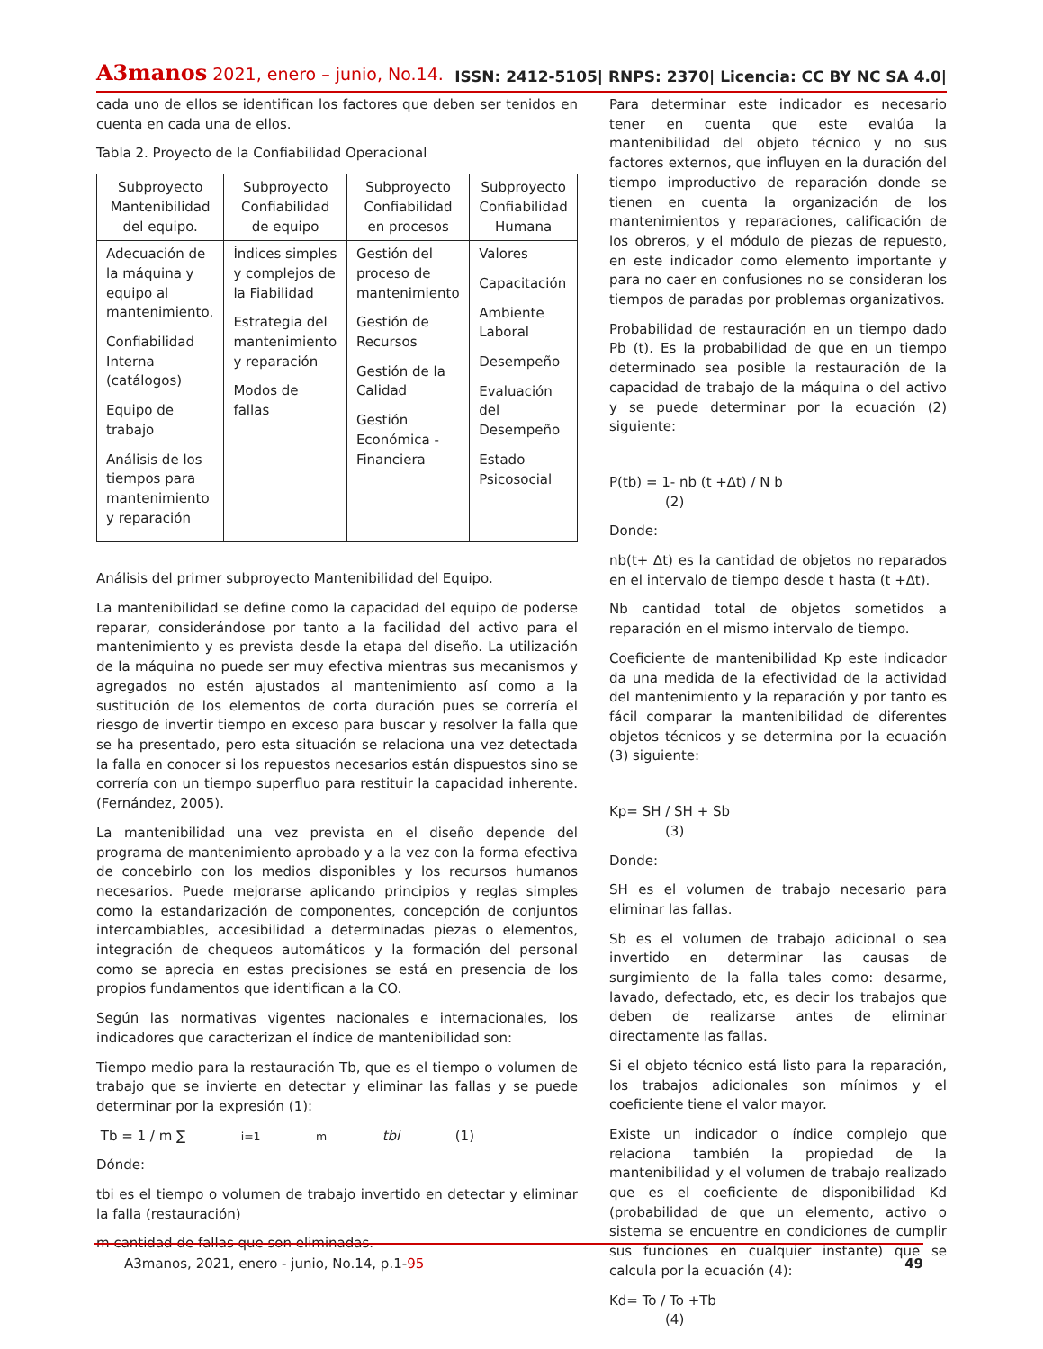A3manos 2021, enero – junio, No.14.
ISSN: 2412-5105| RNPS: 2370| Licencia: CC BY NC SA 4.0|
cada uno de ellos se identifican los factores que deben ser tenidos en cuenta en cada una de ellos.
Tabla 2. Proyecto de la Confiabilidad Operacional
| Subproyecto Mantenibilidad del equipo. | Subproyecto Confiabilidad de equipo | Subproyecto Confiabilidad en procesos | Subproyecto Confiabilidad Humana |
| --- | --- | --- | --- |
| Adecuación de la máquina y equipo al mantenimiento. Confiabilidad Interna (catálogos) Equipo de trabajo Análisis de los tiempos para mantenimiento y reparación | Índices simples y complejos de la Fiabilidad Estrategia del mantenimiento y reparación Modos de fallas | Gestión del proceso de mantenimiento Gestión de Recursos Gestión de la Calidad Gestión Económica - Financiera | Valores Capacitación Ambiente Laboral Desempeño Evaluación del Desempeño Estado Psicosocial |
Análisis del primer subproyecto Mantenibilidad del Equipo.
La mantenibilidad se define como la capacidad del equipo de poderse reparar, considerándose por tanto a la facilidad del activo para el mantenimiento y es prevista desde la etapa del diseño. La utilización de la máquina no puede ser muy efectiva mientras sus mecanismos y agregados no estén ajustados al mantenimiento así como a la sustitución de los elementos de corta duración pues se correría el riesgo de invertir tiempo en exceso para buscar y resolver la falla que se ha presentado, pero esta situación se relaciona una vez detectada la falla en conocer si los repuestos necesarios están dispuestos sino se correría con un tiempo superfluo para restituir la capacidad inherente.(Fernández, 2005).
La mantenibilidad una vez prevista en el diseño depende del programa de mantenimiento aprobado y a la vez con la forma efectiva de concebirlo con los medios disponibles y los recursos humanos necesarios. Puede mejorarse aplicando principios y reglas simples como la estandarización de componentes, concepción de conjuntos intercambiables, accesibilidad a determinadas piezas o elementos, integración de chequeos automáticos y la formación del personal como se aprecia en estas precisiones se está en presencia de los propios fundamentos que identifican a la CO.
Según las normativas vigentes nacionales e internacionales, los indicadores que caracterizan el índice de mantenibilidad son:
Tiempo medio para la restauración Tb, que es el tiempo o volumen de trabajo que se invierte en detectar y eliminar las fallas y se puede determinar por la expresión (1):
Tb = 1 / m ∑<sub>i=1</sub><sup>m</sup> tbi (1)
Dónde:
tbi es el tiempo o volumen de trabajo invertido en detectar y eliminar la falla (restauración)
m cantidad de fallas que son eliminadas.
Para determinar este indicador es necesario tener en cuenta que este evalúa la mantenibilidad del objeto técnico y no sus factores externos, que influyen en la duración del tiempo improductivo de reparación donde se tienen en cuenta la organización de los mantenimientos y reparaciones, calificación de los obreros, y el módulo de piezas de repuesto, en este indicador como elemento importante y para no caer en confusiones no se consideran los tiempos de paradas por problemas organizativos.
Probabilidad de restauración en un tiempo dado Pb (t). Es la probabilidad de que en un tiempo determinado sea posible la restauración de la capacidad de trabajo de la máquina o del activo y se puede determinar por la ecuación (2) siguiente:
P(tb) = 1- nb (t +∆t) / N b
(2)
Donde:
nb(t+ ∆t) es la cantidad de objetos no reparados en el intervalo de tiempo desde t hasta (t +∆t).
Nb cantidad total de objetos sometidos a reparación en el mismo intervalo de tiempo.
Coeficiente de mantenibilidad Kp este indicador da una medida de la efectividad de la actividad del mantenimiento y la reparación y por tanto es fácil comparar la mantenibilidad de diferentes objetos técnicos y se determina por la ecuación (3) siguiente:
Kp= SH / SH + Sb
(3)
Donde:
SH es el volumen de trabajo necesario para eliminar las fallas.
Sb es el volumen de trabajo adicional o sea invertido en determinar las causas de surgimiento de la falla tales como: desarme, lavado, defectado, etc, es decir los trabajos que deben de realizarse antes de eliminar directamente las fallas.
Si el objeto técnico está listo para la reparación, los trabajos adicionales son mínimos y el coeficiente tiene el valor mayor.
Existe un indicador o índice complejo que relaciona también la propiedad de la mantenibilidad y el volumen de trabajo realizado que es el coeficiente de disponibilidad Kd (probabilidad de que un elemento, activo o sistema se encuentre en condiciones de cumplir sus funciones en cualquier instante) que se calcula por la ecuación (4):
Kd= To / To +Tb
(4)
A3manos, 2021, enero - junio, No.14, p.1-95 49